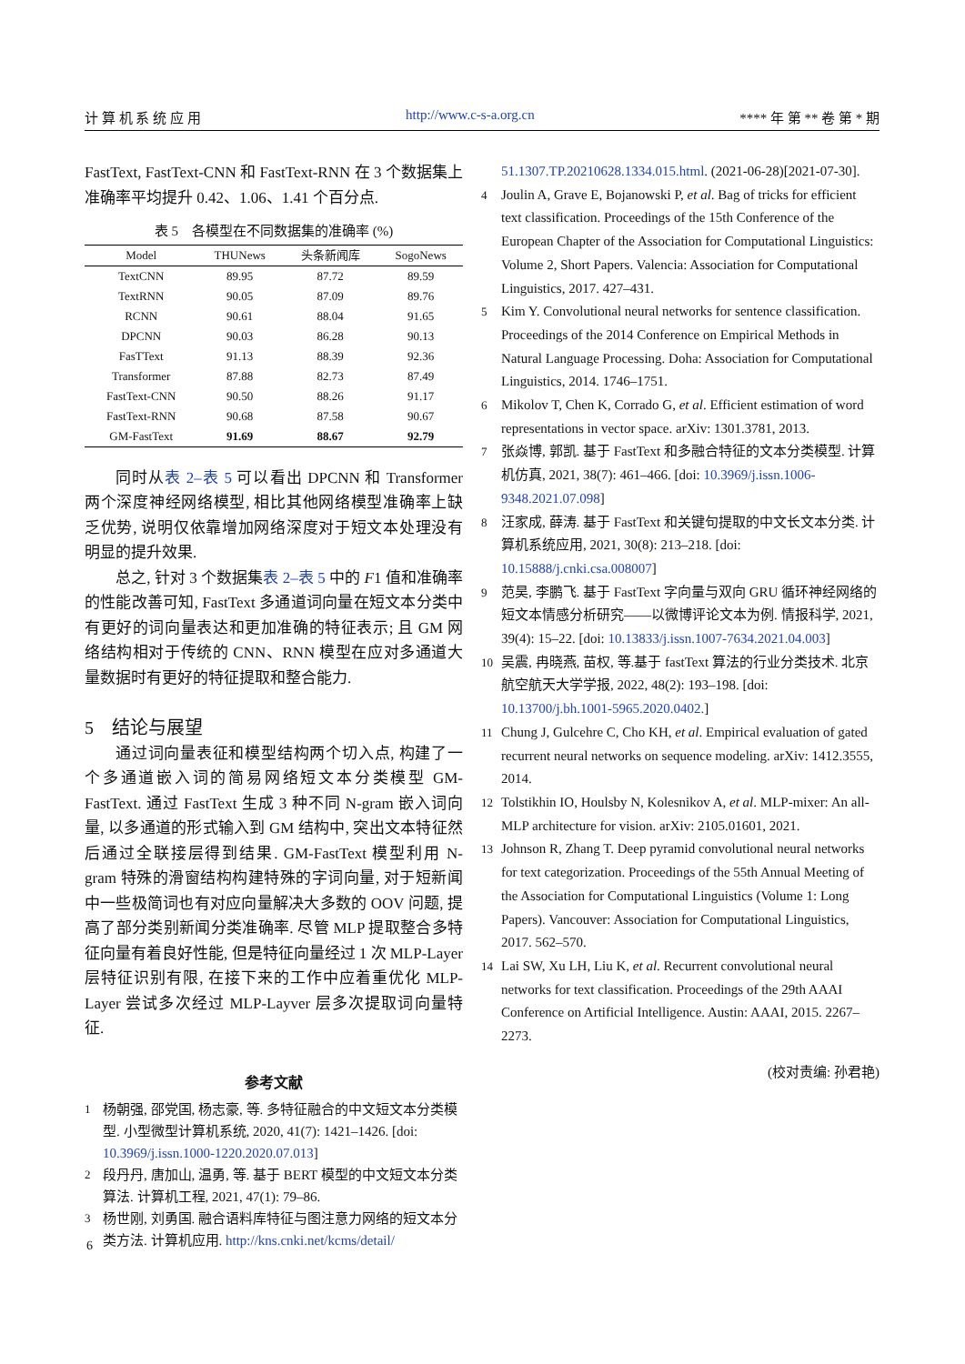计 算 机 系 统 应 用 http://www.c-s-a.org.cn **** 年 第 ** 卷 第 * 期
FastText, FastText-CNN 和 FastText-RNN 在 3 个数据集上准确率平均提升 0.42、1.06、1.41 个百分点.
表 5　各模型在不同数据集的准确率 (%)
| Model | THUNews | 头条新闻库 | SogoNews |
| --- | --- | --- | --- |
| TextCNN | 89.95 | 87.72 | 89.59 |
| TextRNN | 90.05 | 87.09 | 89.76 |
| RCNN | 90.61 | 88.04 | 91.65 |
| DPCNN | 90.03 | 86.28 | 90.13 |
| FasTText | 91.13 | 88.39 | 92.36 |
| Transformer | 87.88 | 82.73 | 87.49 |
| FastText-CNN | 90.50 | 88.26 | 91.17 |
| FastText-RNN | 90.68 | 87.58 | 90.67 |
| GM-FastText | 91.69 | 88.67 | 92.79 |
同时从表 2–表 5 可以看出 DPCNN 和 Transformer 两个深度神经网络模型, 相比其他网络模型准确率上缺乏优势, 说明仅依靠增加网络深度对于短文本处理没有明显的提升效果.
总之, 针对 3 个数据集表 2–表 5 中的 F1 值和准确率的性能改善可知, FastText 多通道词向量在短文本分类中有更好的词向量表达和更加准确的特征表示; 且 GM 网络结构相对于传统的 CNN、RNN 模型在应对多通道大量数据时有更好的特征提取和整合能力.
5　结论与展望
通过词向量表征和模型结构两个切入点, 构建了一个多通道嵌入词的简易网络短文本分类模型 GM-FastText. 通过 FastText 生成 3 种不同 N-gram 嵌入词向量, 以多通道的形式输入到 GM 结构中, 突出文本特征然后通过全联接层得到结果. GM-FastText 模型利用 N-gram 特殊的滑窗结构构建特殊的字词向量, 对于短新闻中一些极简词也有对应向量解决大多数的 OOV 问题, 提高了部分类别新闻分类准确率. 尽管 MLP 提取整合多特征向量有着良好性能, 但是特征向量经过 1 次 MLP-Layer 层特征识别有限, 在接下来的工作中应着重优化 MLP-Layer 尝试多次经过 MLP-Layver 层多次提取词向量特征.
参考文献
1 杨朝强, 邵党国, 杨志豪, 等. 多特征融合的中文短文本分类模型. 小型微型计算机系统, 2020, 41(7): 1421–1426. [doi: 10.3969/j.issn.1000-1220.2020.07.013]
2 段丹丹, 唐加山, 温勇, 等. 基于 BERT 模型的中文短文本分类算法. 计算机工程, 2021, 47(1): 79–86.
3 杨世刚, 刘勇国. 融合语料库特征与图注意力网络的短文本分类方法. 计算机应用. http://kns.cnki.net/kcms/detail/
51.1307.TP.20210628.1334.015.html. (2021-06-28)[2021-07-30].
4 Joulin A, Grave E, Bojanowski P, et al. Bag of tricks for efficient text classification. Proceedings of the 15th Conference of the European Chapter of the Association for Computational Linguistics: Volume 2, Short Papers. Valencia: Association for Computational Linguistics, 2017. 427–431.
5 Kim Y. Convolutional neural networks for sentence classification. Proceedings of the 2014 Conference on Empirical Methods in Natural Language Processing. Doha: Association for Computational Linguistics, 2014. 1746–1751.
6 Mikolov T, Chen K, Corrado G, et al. Efficient estimation of word representations in vector space. arXiv: 1301.3781, 2013.
7 张焱博, 郭凯. 基于 FastText 和多融合特征的文本分类模型. 计算机仿真, 2021, 38(7): 461–466. [doi: 10.3969/j.issn.1006-9348.2021.07.098]
8 汪家成, 薛涛. 基于 FastText 和关键句提取的中文长文本分类. 计算机系统应用, 2021, 30(8): 213–218. [doi: 10.15888/j.cnki.csa.008007]
9 范昊, 李鹏飞. 基于 FastText 字向量与双向 GRU 循环神经网络的短文本情感分析研究——以微博评论文本为例. 情报科学, 2021, 39(4): 15–22. [doi: 10.13833/j.issn.1007-7634.2021.04.003]
10 吴震, 冉晓燕, 苗权, 等.基于 fastText 算法的行业分类技术. 北京航空航天大学学报, 2022, 48(2): 193–198. [doi: 10.13700/j.bh.1001-5965.2020.0402.]
11 Chung J, Gulcehre C, Cho KH, et al. Empirical evaluation of gated recurrent neural networks on sequence modeling. arXiv: 1412.3555, 2014.
12 Tolstikhin IO, Houlsby N, Kolesnikov A, et al. MLP-mixer: An all-MLP architecture for vision. arXiv: 2105.01601, 2021.
13 Johnson R, Zhang T. Deep pyramid convolutional neural networks for text categorization. Proceedings of the 55th Annual Meeting of the Association for Computational Linguistics (Volume 1: Long Papers). Vancouver: Association for Computational Linguistics, 2017. 562–570.
14 Lai SW, Xu LH, Liu K, et al. Recurrent convolutional neural networks for text classification. Proceedings of the 29th AAAI Conference on Artificial Intelligence. Austin: AAAI, 2015. 2267–2273.
(校对责编: 孙君艳)
6